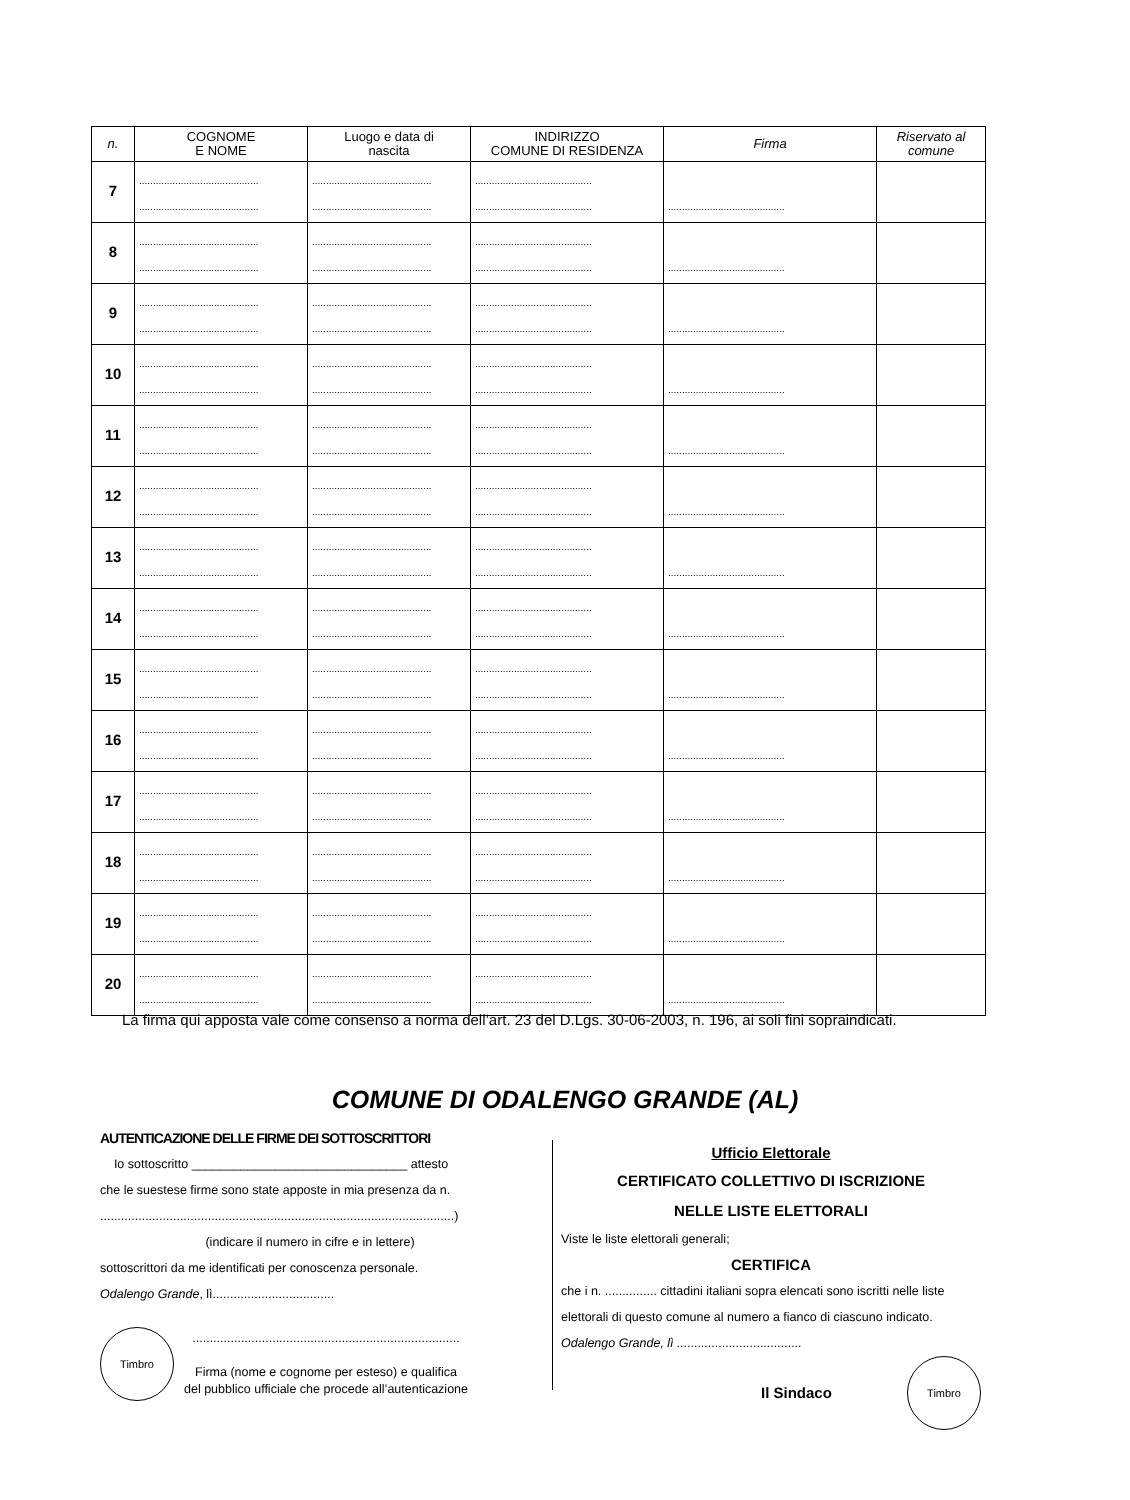| n. | COGNOME E NOME | Luogo e data di nascita | INDIRIZZO COMUNE DI RESIDENZA | Firma | Riservato al comune |
| --- | --- | --- | --- | --- | --- |
| 7 | ........................................... ........................................... | ........................................... ........................................... | .......................................... .......................................... | .......................................... | |
| 8 | ........................................... ........................................... | ........................................... ........................................... | .......................................... .......................................... | .......................................... | |
| 9 | ........................................... ........................................... | ........................................... ........................................... | .......................................... .......................................... | .......................................... | |
| 10 | ........................................... ........................................... | ........................................... ........................................... | .......................................... .......................................... | .......................................... | |
| 11 | ........................................... ........................................... | ........................................... ........................................... | .......................................... .......................................... | .......................................... | |
| 12 | ........................................... ........................................... | ........................................... ........................................... | .......................................... .......................................... | .......................................... | |
| 13 | ........................................... ........................................... | ........................................... ........................................... | .......................................... .......................................... | .......................................... | |
| 14 | ........................................... ........................................... | ........................................... ........................................... | .......................................... .......................................... | .......................................... | |
| 15 | ........................................... ........................................... | ........................................... ........................................... | .......................................... .......................................... | .......................................... | |
| 16 | ........................................... ........................................... | ........................................... ........................................... | .......................................... .......................................... | .......................................... | |
| 17 | ........................................... ........................................... | ........................................... ........................................... | .......................................... .......................................... | .......................................... | |
| 18 | ........................................... ........................................... | ........................................... ........................................... | .......................................... .......................................... | .......................................... | |
| 19 | ........................................... ........................................... | ........................................... ........................................... | .......................................... .......................................... | .......................................... | |
| 20 | ........................................... ........................................... | ........................................... ........................................... | .......................................... .......................................... | .......................................... | |
La firma qui apposta vale come consenso a norma dell’art. 23 del D.Lgs. 30-06-2003, n. 196, ai soli fini sopraindicati.
COMUNE DI ODALENGO GRANDE (AL)
AUTENTICAZIONE DELLE FIRME DEI SOTTOSCRITTORI
Io sottoscritto _______________________________ attesto
che le suestese firme sono state apposte in mia presenza da n.
......................................................................................................)
(indicare il numero in cifre e in lettere)
sottoscrittori da me identificati per conoscenza personale.
Odalengo Grande, lì...................................
Timbro
.............................................................................
Firma (nome e cognome per esteso) e qualifica
del pubblico ufficiale che procede all’autenticazione
Ufficio Elettorale
CERTIFICATO COLLETTIVO DI ISCRIZIONE
NELLE LISTE ELETTORALI
Viste le liste elettorali generali;
CERTIFICA
che i n. ............... cittadini italiani sopra elencati sono iscritti nelle liste elettorali di questo comune al numero a fianco di ciascuno indicato.
Odalengo Grande, lì ....................................
Il Sindaco Timbro